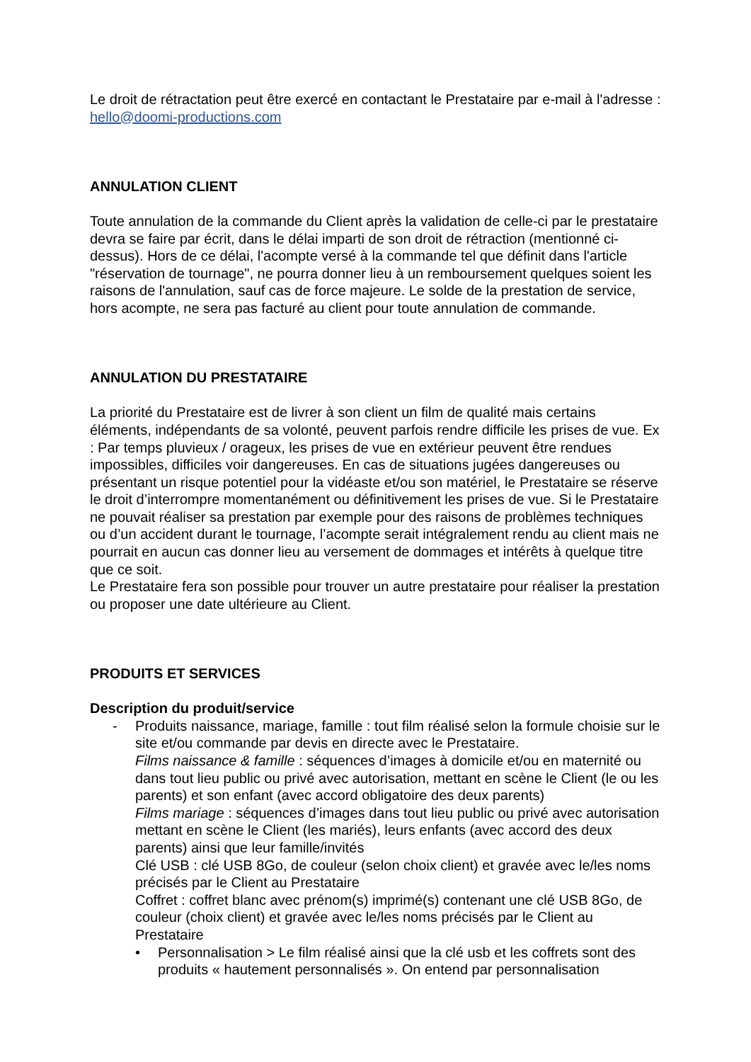Le droit de rétractation peut être exercé en contactant le Prestataire par e-mail à l'adresse : hello@doomi-productions.com
ANNULATION CLIENT
Toute annulation de la commande du Client après la validation de celle-ci par le prestataire devra se faire par écrit, dans le délai imparti de son droit de rétraction (mentionné ci-dessus). Hors de ce délai, l'acompte versé à la commande tel que définit dans l'article "réservation de tournage", ne pourra donner lieu à un remboursement quelques soient les raisons de l'annulation, sauf cas de force majeure. Le solde de la prestation de service, hors acompte, ne sera pas facturé au client pour toute annulation de commande.
ANNULATION DU PRESTATAIRE
La priorité du Prestataire est de livrer à son client un film de qualité mais certains éléments, indépendants de sa volonté, peuvent parfois rendre difficile les prises de vue. Ex : Par temps pluvieux / orageux, les prises de vue en extérieur peuvent être rendues impossibles, difficiles voir dangereuses. En cas de situations jugées dangereuses ou présentant un risque potentiel pour la vidéaste et/ou son matériel, le Prestataire se réserve le droit d’interrompre momentanément ou définitivement les prises de vue. Si le Prestataire ne pouvait réaliser sa prestation par exemple pour des raisons de problèmes techniques ou d’un accident durant le tournage, l’acompte serait intégralement rendu au client mais ne pourrait en aucun cas donner lieu au versement de dommages et intérêts à quelque titre que ce soit.
Le Prestataire fera son possible pour trouver un autre prestataire pour réaliser la prestation ou proposer une date ultérieure au Client.
PRODUITS ET SERVICES
Description du produit/service
- Produits naissance, mariage, famille : tout film réalisé selon la formule choisie sur le site et/ou commande par devis en directe avec le Prestataire.
Films naissance & famille : séquences d’images à domicile et/ou en maternité ou dans tout lieu public ou privé avec autorisation, mettant en scène le Client (le ou les parents) et son enfant (avec accord obligatoire des deux parents)
Films mariage : séquences d’images dans tout lieu public ou privé avec autorisation mettant en scène le Client (les mariés), leurs enfants (avec accord des deux parents) ainsi que leur famille/invités
Clé USB : clé USB 8Go, de couleur (selon choix client) et gravée avec le/les noms précisés par le Client au Prestataire
Coffret : coffret blanc avec prénom(s) imprimé(s) contenant une clé USB 8Go, de couleur (choix client) et gravée avec le/les noms précisés par le Client au Prestataire
• Personnalisation > Le film réalisé ainsi que la clé usb et les coffrets sont des produits « hautement personnalisés ». On entend par personnalisation